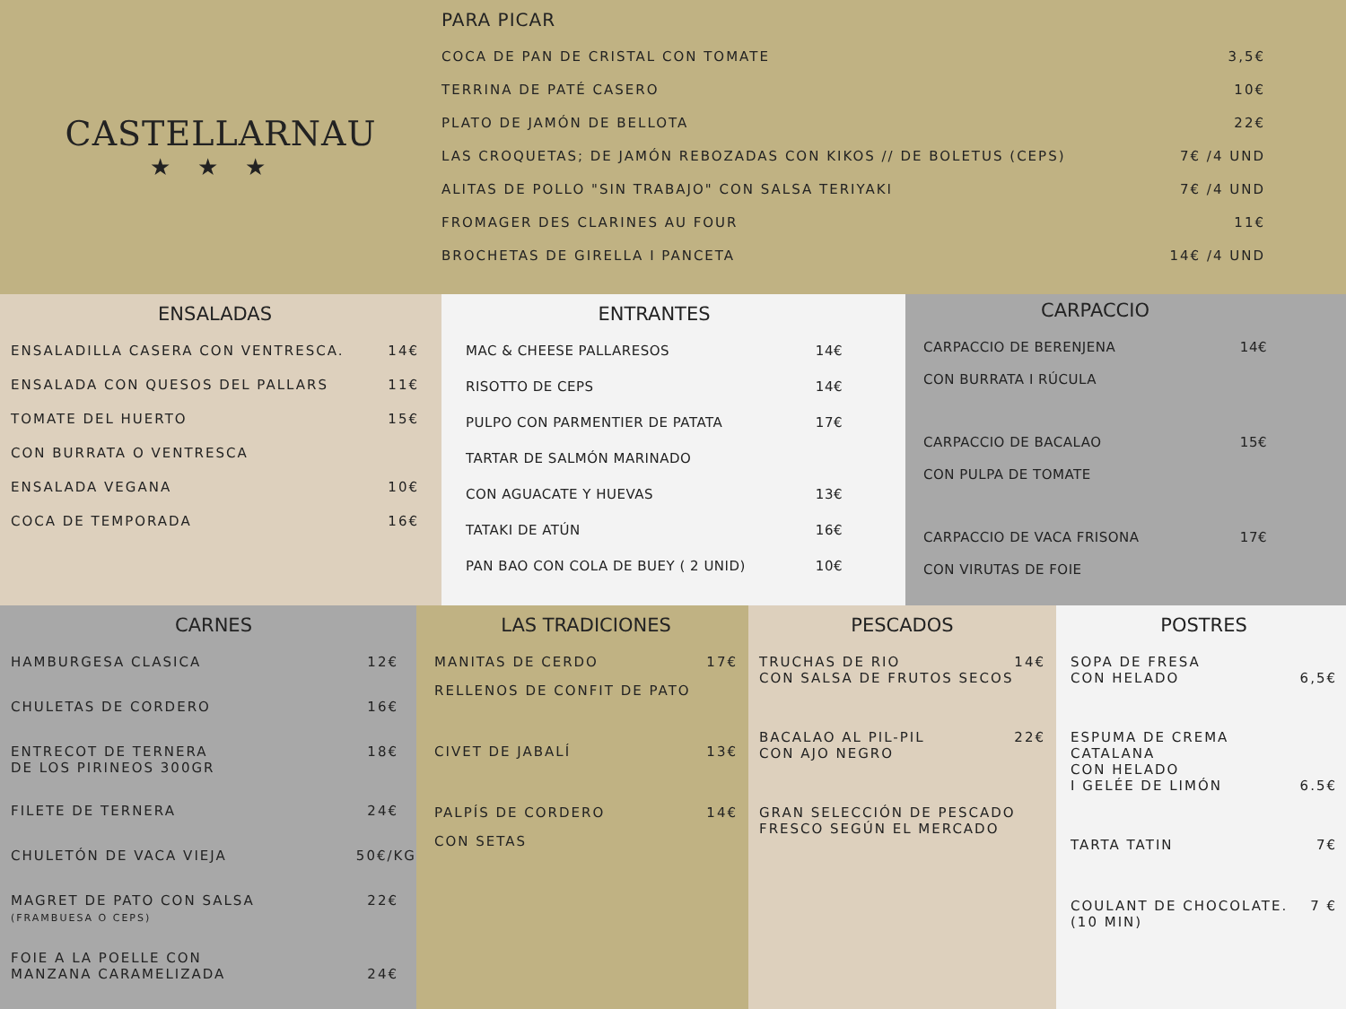CASTELLARNAU
★★★
PARA PICAR
COCA DE PAN DE CRISTAL CON TOMATE 3,5€
TERRINA DE PATÉ CASERO 10€
PLATO DE JAMÓN DE BELLOTA 22€
LAS CROQUETAS; DE JAMÓN REBOZADAS CON KIKOS // DE BOLETUS (CEPS) 7€ /4 UND
ALITAS DE POLLO "SIN TRABAJO" CON SALSA TERIYAKI 7€ /4 UND
FROMAGER DES CLARINES AU FOUR 11€
BROCHETAS DE GIRELLA I PANCETA 14€ /4 UND
ENSALADAS
ENSALADILLA CASERA CON VENTRESCA. 14€
ENSALADA CON QUESOS DEL PALLARS 11€
TOMATE DEL HUERTO 15€
CON BURRATA O VENTRESCA
ENSALADA VEGANA 10€
COCA DE TEMPORADA 16€
ENTRANTES
MAC & CHEESE PALLARESOS 14€
RISOTTO DE CEPS 14€
PULPO CON PARMENTIER DE PATATA 17€
TARTAR DE SALMÓN MARINADO
CON AGUACATE Y HUEVAS 13€
TATAKI DE ATÚN 16€
PAN BAO CON COLA DE BUEY ( 2 UNID) 10€
CARPACCIO
CARPACCIO DE BERENJENA 14€
CON BURRATA I RÚCULA
CARPACCIO DE BACALAO 15€
CON PULPA DE TOMATE
CARPACCIO DE VACA FRISONA 17€
CON VIRUTAS DE FOIE
CARNES
HAMBURGESA CLASICA 12€
CHULETAS DE CORDERO 16€
ENTRECOT DE TERNERA
DE LOS PIRINEOS 300GR 18€
FILETE DE TERNERA 24€
CHULETÓN DE VACA VIEJA 50€/KG
MAGRET DE PATO CON SALSA
(FRAMBUESA O CEPS) 22€
FOIE A LA POELLE CON
MANZANA CARAMELIZADA 24€
LAS TRADICIONES
MANITAS DE CERDO 17€
RELLENOS DE CONFIT DE PATO
CIVET DE JABALÍ 13€
PALPÍS DE CORDERO 14€
CON SETAS
PESCADOS
TRUCHAS DE RIO
CON SALSA DE FRUTOS SECOS 14€
BACALAO AL PIL-PIL
CON AJO NEGRO 22€
GRAN SELECCIÓN DE PESCADO
FRESCO SEGÚN EL MERCADO
POSTRES
SOPA DE FRESA
CON HELADO 6,5€
ESPUMA DE CREMA CATALANA
CON HELADO
I GELÉE DE LIMÓN 6.5€
TARTA TATIN 7€
COULANT DE CHOCOLATE.
(10 MIN) 7 €